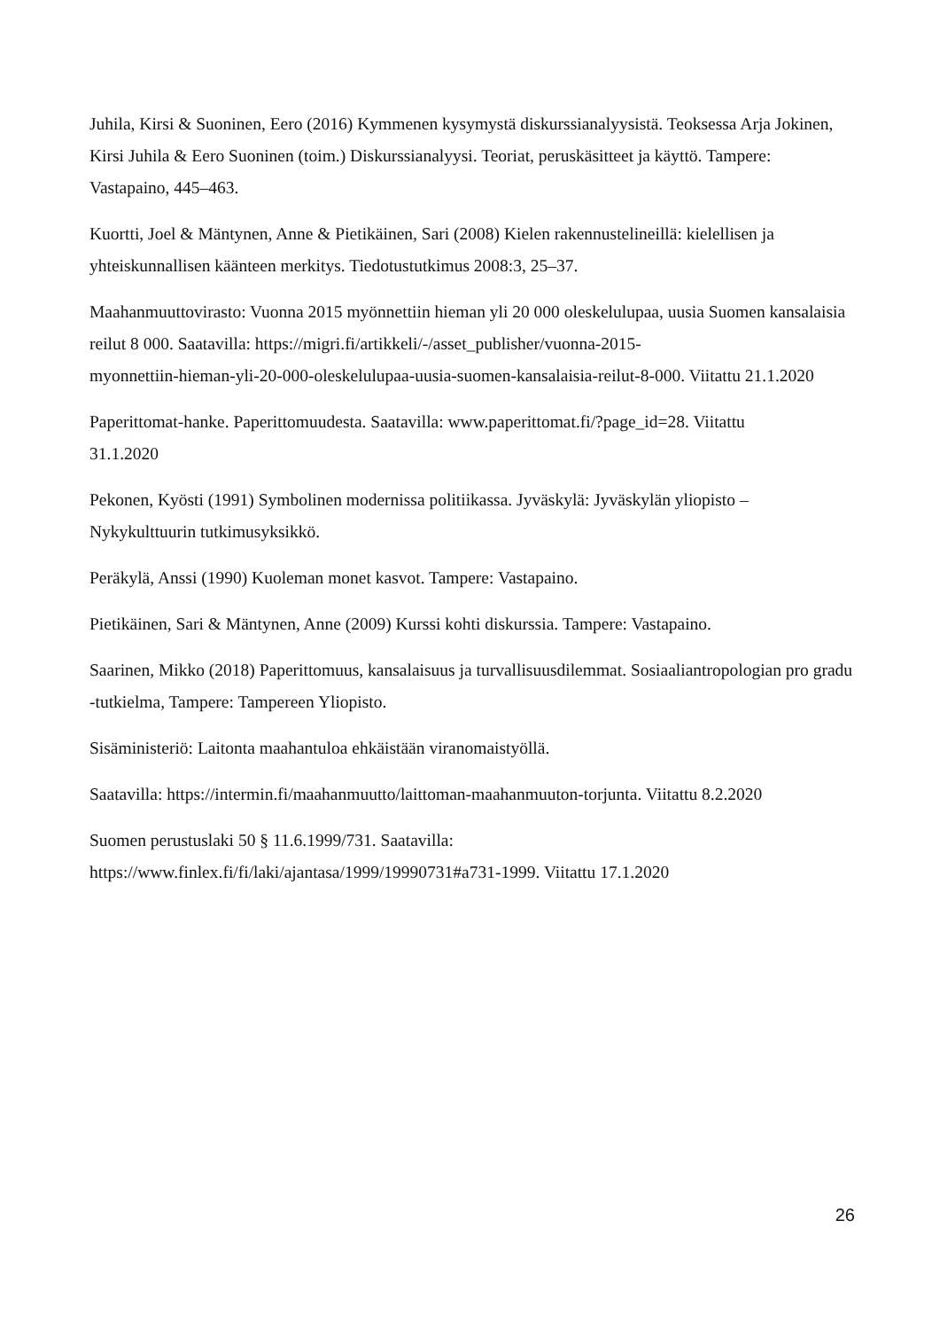Juhila, Kirsi & Suoninen, Eero (2016) Kymmenen kysymystä diskurssianalyysistä. Teoksessa Arja Jokinen, Kirsi Juhila & Eero Suoninen (toim.) Diskurssianalyysi. Teoriat, peruskäsitteet ja käyttö. Tampere: Vastapaino, 445–463.
Kuortti, Joel & Mäntynen, Anne & Pietikäinen, Sari (2008) Kielen rakennustelineillä: kielellisen ja yhteiskunnallisen käänteen merkitys. Tiedotustutkimus 2008:3, 25–37.
Maahanmuuttovirasto: Vuonna 2015 myönnettiin hieman yli 20 000 oleskelulupaa, uusia Suomen kansalaisia reilut 8 000. Saatavilla: https://migri.fi/artikkeli/-/asset_publisher/vuonna-2015-
myonnettiin-hieman-yli-20-000-oleskelulupaa-uusia-suomen-kansalaisia-reilut-8-000. Viitattu 21.1.2020
Paperittomat-hanke. Paperittomuudesta. Saatavilla: www.paperittomat.fi/?page_id=28. Viitattu
31.1.2020
Pekonen, Kyösti (1991) Symbolinen modernissa politiikassa. Jyväskylä: Jyväskylän yliopisto –
Nykykulttuurin tutkimusyksikkö.
Peräkylä, Anssi (1990) Kuoleman monet kasvot. Tampere: Vastapaino.
Pietikäinen, Sari & Mäntynen, Anne (2009) Kurssi kohti diskurssia. Tampere: Vastapaino.
Saarinen, Mikko (2018) Paperittomuus, kansalaisuus ja turvallisuusdilemmat. Sosiaaliantropologian pro gradu -tutkielma, Tampere: Tampereen Yliopisto.
Sisäministeriö: Laitonta maahantuloa ehkäistään viranomaistyöllä.
Saatavilla: https://intermin.fi/maahanmuutto/laittoman-maahanmuuton-torjunta. Viitattu 8.2.2020
Suomen perustuslaki 50 § 11.6.1999/731. Saatavilla:
https://www.finlex.fi/fi/laki/ajantasa/1999/19990731#a731-1999. Viitattu 17.1.2020
26